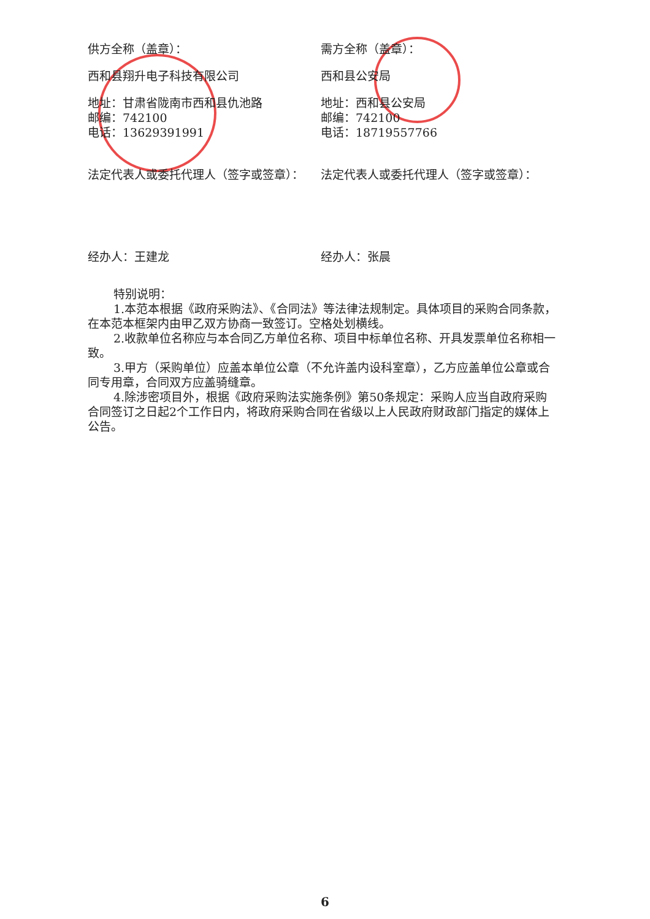供方全称（盖章）：
西和县翔升电子科技有限公司
地址：甘肃省陇南市西和县仇池路
邮编：742100
电话：13629391991
法定代表人或委托代理人（签字或签章）：
经办人：王建龙
需方全称（盖章）：
西和县公安局
地址：西和县公安局
邮编：742100
电话：18719557766
法定代表人或委托代理人（签字或签章）：
经办人：张晨
特别说明：
1.本范本根据《政府采购法》、《合同法》等法律法规制定。具体项目的采购合同条款，在本范本框架内由甲乙双方协商一致签订。空格处划横线。
2.收款单位名称应与本合同乙方单位名称、项目中标单位名称、开具发票单位名称相一致。
3.甲方（采购单位）应盖本单位公章（不允许盖内设科室章），乙方应盖单位公章或合同专用章，合同双方应盖骑缝章。
4.除涉密项目外，根据《政府采购法实施条例》第50条规定：采购人应当自政府采购合同签订之日起2个工作日内，将政府采购合同在省级以上人民政府财政部门指定的媒体上公告。
6